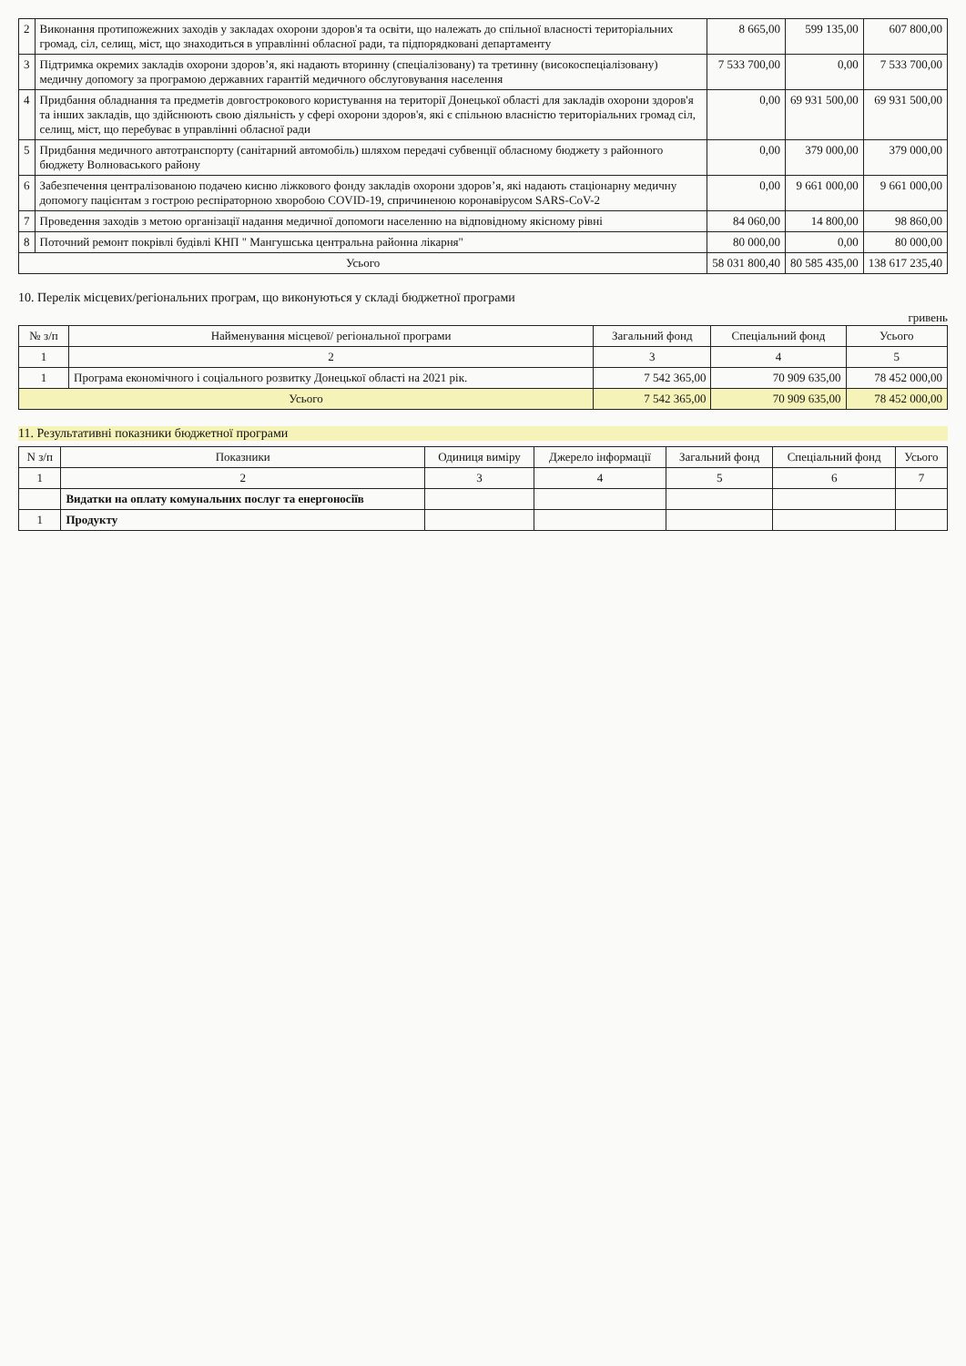| 2 | Виконання протипожежних заходів у закладах охорони здоров'я та освіти, що належать до спільної власності територіальних громад, сіл, селищ, міст, що знаходиться в управлінні обласної ради, та підпорядковані департаменту | 8 665,00 | 599 135,00 | 607 800,00 |
| 3 | Підтримка окремих закладів охорони здоров’я, які надають вторинну (спеціалізовану) та третинну (високоспеціалізовану) медичну допомогу за програмою державних гарантій медичного обслуговування населення | 7 533 700,00 | 0,00 | 7 533 700,00 |
| 4 | Придбання обладнання та предметів довгострокового користування на території Донецької області для закладів охорони здоров'я та інших закладів, що здійснюють свою діяльність у сфері охорони здоров'я, які є спільною власністю територіальних громад сіл, селищ, міст, що перебуває в управлінні обласної ради | 0,00 | 69 931 500,00 | 69 931 500,00 |
| 5 | Придбання медичного автотранспорту (санітарний автомобіль) шляхом передачі субвенції обласному бюджету з районного бюджету Волноваського району | 0,00 | 379 000,00 | 379 000,00 |
| 6 | Забезпечення централізованою подачею кисню ліжкового фонду закладів охорони здоров’я, які надають стаціонарну медичну допомогу пацієнтам з гострою респіраторною хворобою COVID-19, спричиненою коронавірусом SARS-CoV-2 | 0,00 | 9 661 000,00 | 9 661 000,00 |
| 7 | Проведення заходів з метою організації надання медичної допомоги населенню на відповідному якісному рівні | 84 060,00 | 14 800,00 | 98 860,00 |
| 8 | Поточний ремонт покрівлі будівлі КНП " Мангушська центральна районна лікарня" | 80 000,00 | 0,00 | 80 000,00 |
| Усього | | 58 031 800,40 | 80 585 435,00 | 138 617 235,40 |
10. Перелік місцевих/регіональних програм, що виконуються у складі бюджетної програми
гривень
| № з/п | Найменування місцевої/ регіональної програми | Загальний фонд | Спеціальний фонд | Усього |
| --- | --- | --- | --- | --- |
| 1 | 2 | 3 | 4 | 5 |
| 1 | Програма економічного і соціального розвитку Донецької області на 2021 рік. | 7 542 365,00 | 70 909 635,00 | 78 452 000,00 |
| Усього | | 7 542 365,00 | 70 909 635,00 | 78 452 000,00 |
11. Результативні показники бюджетної програми
| N з/п | Показники | Одиниця виміру | Джерело інформації | Загальний фонд | Спеціальний фонд | Усього |
| --- | --- | --- | --- | --- | --- | --- |
| 1 | 2 | 3 | 4 | 5 | 6 | 7 |
| | Видатки на оплату комунальних послуг та енергоносіїв | | | | | |
| 1 | Продукту | | | | | |